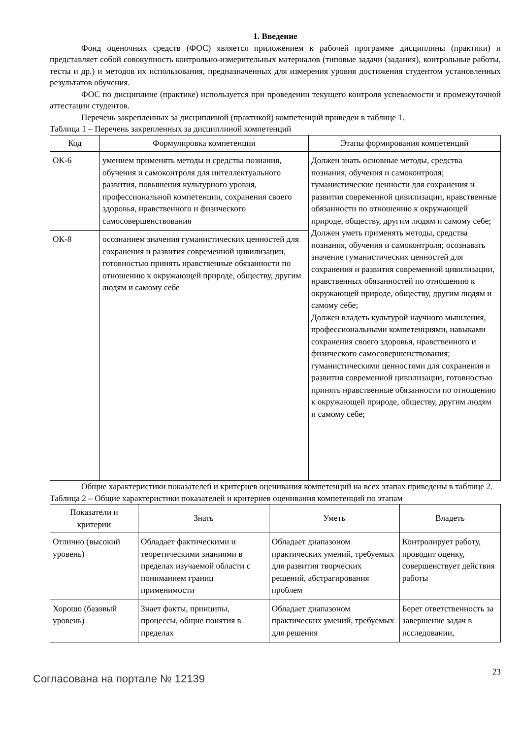1. Введение
Фонд оценочных средств (ФОС) является приложением к рабочей программе дисциплины (практики) и представляет собой совокупность контрольно-измерительных материалов (типовые задачи (задания), контрольные работы, тесты и др.) и методов их использования, предназначенных для измерения уровня достижения студентом установленных результатов обучения.
ФОС по дисциплине (практике) используется при проведении текущего контроля успеваемости и промежуточной аттестации студентов.
Перечень закрепленных за дисциплиной (практикой) компетенций приведен в таблице 1.
Таблица 1 – Перечень закрепленных за дисциплиной компетенций
| Код | Формулировка компетенции | Этапы формирования компетенций |
| --- | --- | --- |
| ОК-6 | умением применять методы и средства познания, обучения и самоконтроля для интеллектуального развития, повышения культурного уровня, профессиональной компетенции, сохранения своего здоровья, нравственного и физического самосовершенствования | Должен знать основные методы, средства познания, обучения и самоконтроля; гуманистические ценности для сохранения и развития современной цивилизации, нравственные обязанности по отношению к окружающей природе, обществу, другим людям и самому себе; Должен уметь применять методы, средства познания, обучения и самоконтроля; осознавать значение гуманистических ценностей для сохранения и развития современной цивилизации, нравственных обязанностей по отношению к окружающей природе, обществу, другим людям и самому себе; Должен владеть культурой научного мышления, профессиональными компетенциями, навыками сохранения своего здоровья, нравственного и физического самосовершенствования; гуманистическими ценностями для сохранения и развития современной цивилизации, готовностью принять нравственные обязанности по отношению к окружающей природе, обществу, другим людям и самому себе; |
| ОК-8 | осознанием значения гуманистических ценностей для сохранения и развития современной цивилизации, готовностью принять нравственные обязанности по отношению к окружающей природе, обществу, другим людям и самому себе | |
Общие характеристики показателей и критериев оценивания компетенций на всех этапах приведены в таблице 2.
Таблица 2 – Общие характеристики показателей и критериев оценивания компетенций по этапам
| Показатели и критерии | Знать | Уметь | Владеть |
| --- | --- | --- | --- |
| Отлично (высокий уровень) | Обладает фактическими и теоретическими знаниями в пределах изучаемой области с пониманием границ применимости | Обладает диапазоном практических умений, требуемых для развития творческих решений, абстрагирования проблем | Контролирует работу, проводит оценку, совершенствует действия работы |
| Хорошо (базовый уровень) | Знает факты, принципы, процессы, общие понятия в пределах | Обладает диапазоном практических умений, требуемых для решения | Берет ответственность за завершение задач в исследовании, |
Согласована на портале № 12139
23